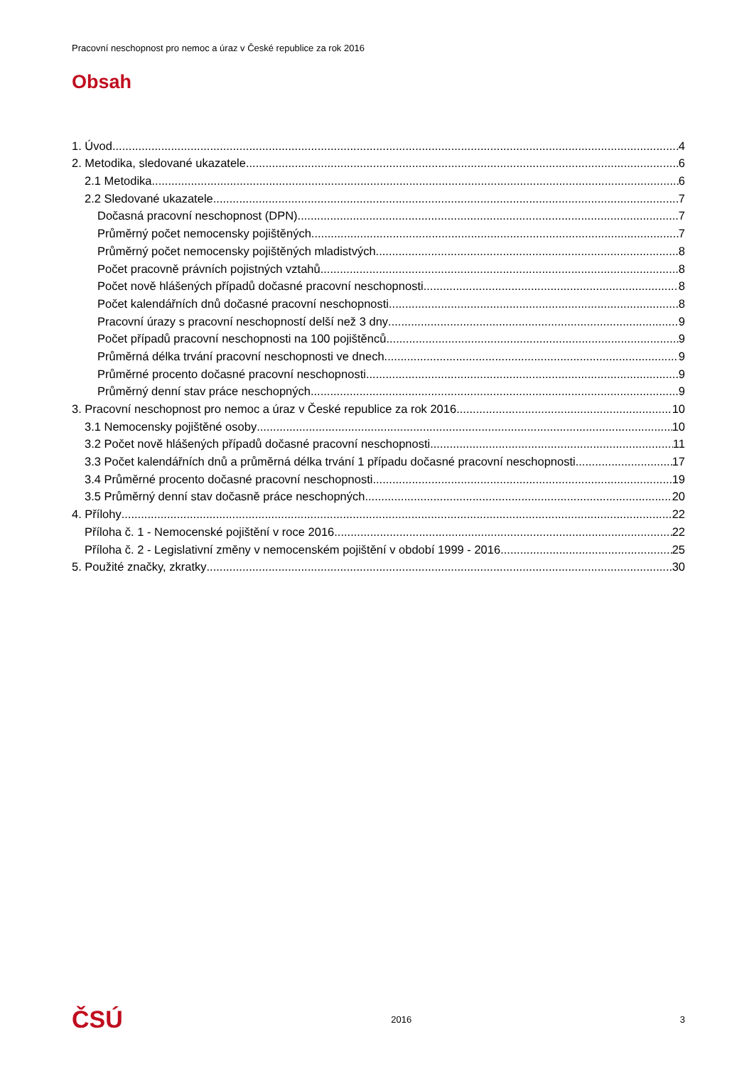Pracovní neschopnost pro nemoc a úraz v České republice za rok 2016
Obsah
1. Úvod 4
2. Metodika, sledované ukazatele 6
2.1 Metodika 6
2.2 Sledované ukazatele 7
Dočasná pracovní neschopnost (DPN) 7
Průměrný počet nemocensky pojištěných 7
Průměrný počet nemocensky pojištěných mladistvých 8
Počet pracovně právních pojistných vztahů 8
Počet nově hlášených případů dočasné pracovní neschopnosti 8
Počet kalendářních dnů dočasné pracovní neschopnosti 8
Pracovní úrazy s pracovní neschopností delší než 3 dny 9
Počet případů pracovní neschopnosti na 100 pojištěnců 9
Průměrná délka trvání pracovní neschopnosti ve dnech 9
Průměrné procento dočasné pracovní neschopnosti 9
Průměrný denní stav práce neschopných 9
3. Pracovní neschopnost pro nemoc a úraz v České republice za rok 2016 10
3.1 Nemocensky pojištěné osoby 10
3.2 Počet nově hlášených případů dočasné pracovní neschopnosti 11
3.3 Počet kalendářních dnů a průměrná délka trvání 1 případu dočasné pracovní neschopnosti 17
3.4 Průměrné procento dočasné pracovní neschopnosti 19
3.5 Průměrný denní stav dočasně práce neschopných 20
4. Přílohy 22
Příloha č. 1 - Nemocenské pojištění v roce 2016 22
Příloha č. 2 - Legislativní změny v nemocenském pojištění v období 1999 - 2016 25
5. Použité značky, zkratky 30
ČSÚ 2016 3